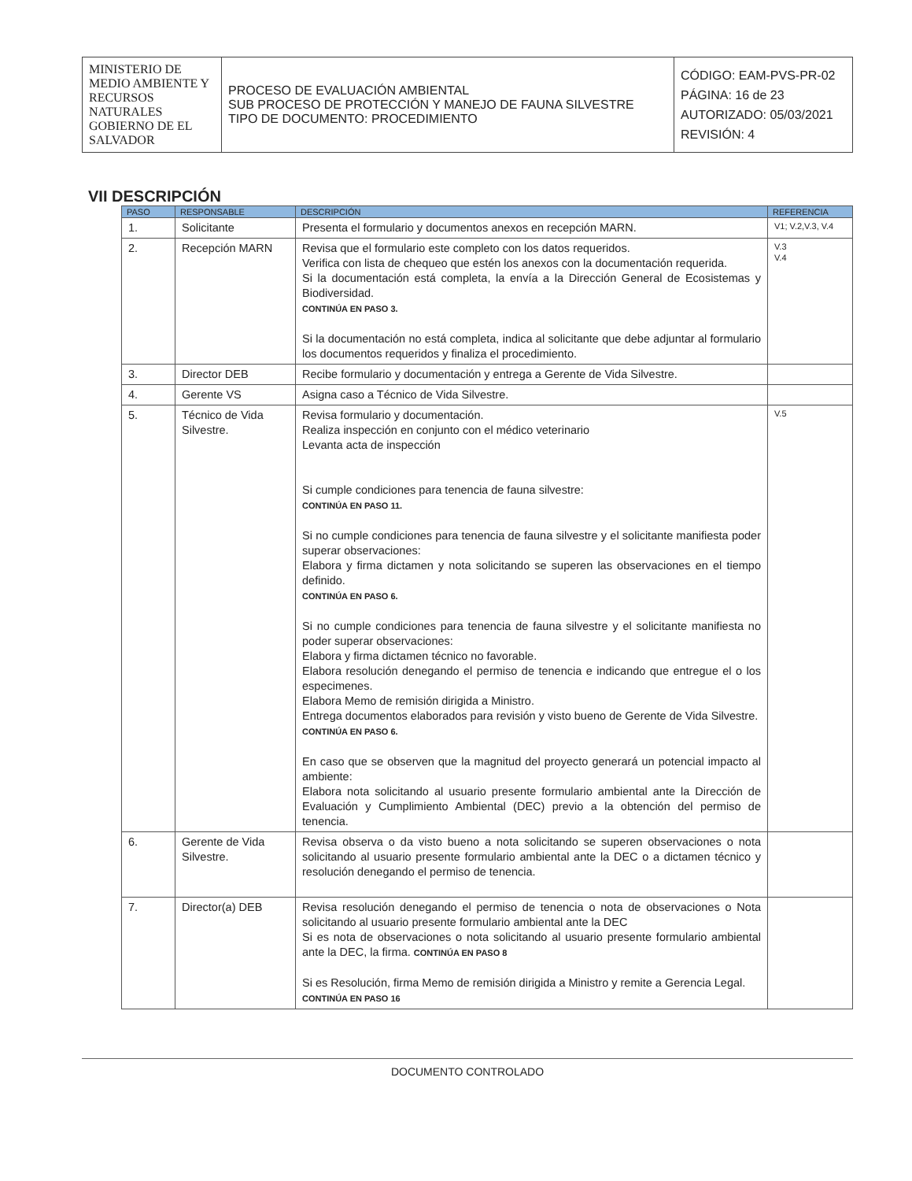| MINISTERIO DE MEDIO AMBIENTE Y RECURSOS NATURALES GOBIERNO DE EL SALVADOR | PROCESO DE EVALUACIÓN AMBIENTAL SUB PROCESO DE PROTECCIÓN Y MANEJO DE FAUNA SILVESTRE TIPO DE DOCUMENTO: PROCEDIMIENTO | CÓDIGO: EAM-PVS-PR-02 PÁGINA: 16 de 23 AUTORIZADO: 05/03/2021 REVISIÓN: 4 |
VII DESCRIPCIÓN
| PASO | RESPONSABLE | DESCRIPCIÓN | REFERENCIA |
| --- | --- | --- | --- |
| 1. | Solicitante | Presenta el formulario y documentos anexos en recepción MARN. | V1; V.2,V.3, V.4 |
| 2. | Recepción MARN | Revisa que el formulario este completo con los datos requeridos. Verifica con lista de chequeo que estén los anexos con la documentación requerida. Si la documentación está completa, la envía a la Dirección General de Ecosistemas y Biodiversidad. CONTINÚA EN PASO 3. Si la documentación no está completa, indica al solicitante que debe adjuntar al formulario los documentos requeridos y finaliza el procedimiento. | V.3 V.4 |
| 3. | Director DEB | Recibe formulario y documentación y entrega a Gerente de Vida Silvestre. | |
| 4. | Gerente VS | Asigna caso a Técnico de Vida Silvestre. | |
| 5. | Técnico de Vida Silvestre. | Revisa formulario y documentación. Realiza inspección en conjunto con el médico veterinario Levanta acta de inspección Si cumple condiciones para tenencia de fauna silvestre: CONTINÚA EN PASO 11. Si no cumple condiciones para tenencia de fauna silvestre y el solicitante manifiesta poder superar observaciones: Elabora y firma dictamen y nota solicitando se superen las observaciones en el tiempo definido. CONTINÚA EN PASO 6. Si no cumple condiciones para tenencia de fauna silvestre y el solicitante manifiesta no poder superar observaciones: Elabora y firma dictamen técnico no favorable. Elabora resolución denegando el permiso de tenencia e indicando que entregue el o los especimenes. Elabora Memo de remisión dirigida a Ministro. Entrega documentos elaborados para revisión y visto bueno de Gerente de Vida Silvestre. CONTINÚA EN PASO 6. En caso que se observen que la magnitud del proyecto generará un potencial impacto al ambiente: Elabora nota solicitando al usuario presente formulario ambiental ante la Dirección de Evaluación y Cumplimiento Ambiental (DEC) previo a la obtención del permiso de tenencia. | V.5 |
| 6. | Gerente de Vida Silvestre. | Revisa observa o da visto bueno a nota solicitando se superen observaciones o nota solicitando al usuario presente formulario ambiental ante la DEC o a dictamen técnico y resolución denegando el permiso de tenencia. | |
| 7. | Director(a) DEB | Revisa resolución denegando el permiso de tenencia o nota de observaciones o Nota solicitando al usuario presente formulario ambiental ante la DEC Si es nota de observaciones o nota solicitando al usuario presente formulario ambiental ante la DEC, la firma. CONTINÚA EN PASO 8 Si es Resolución, firma Memo de remisión dirigida a Ministro y remite a Gerencia Legal. CONTINÚA EN PASO 16 | |
DOCUMENTO CONTROLADO